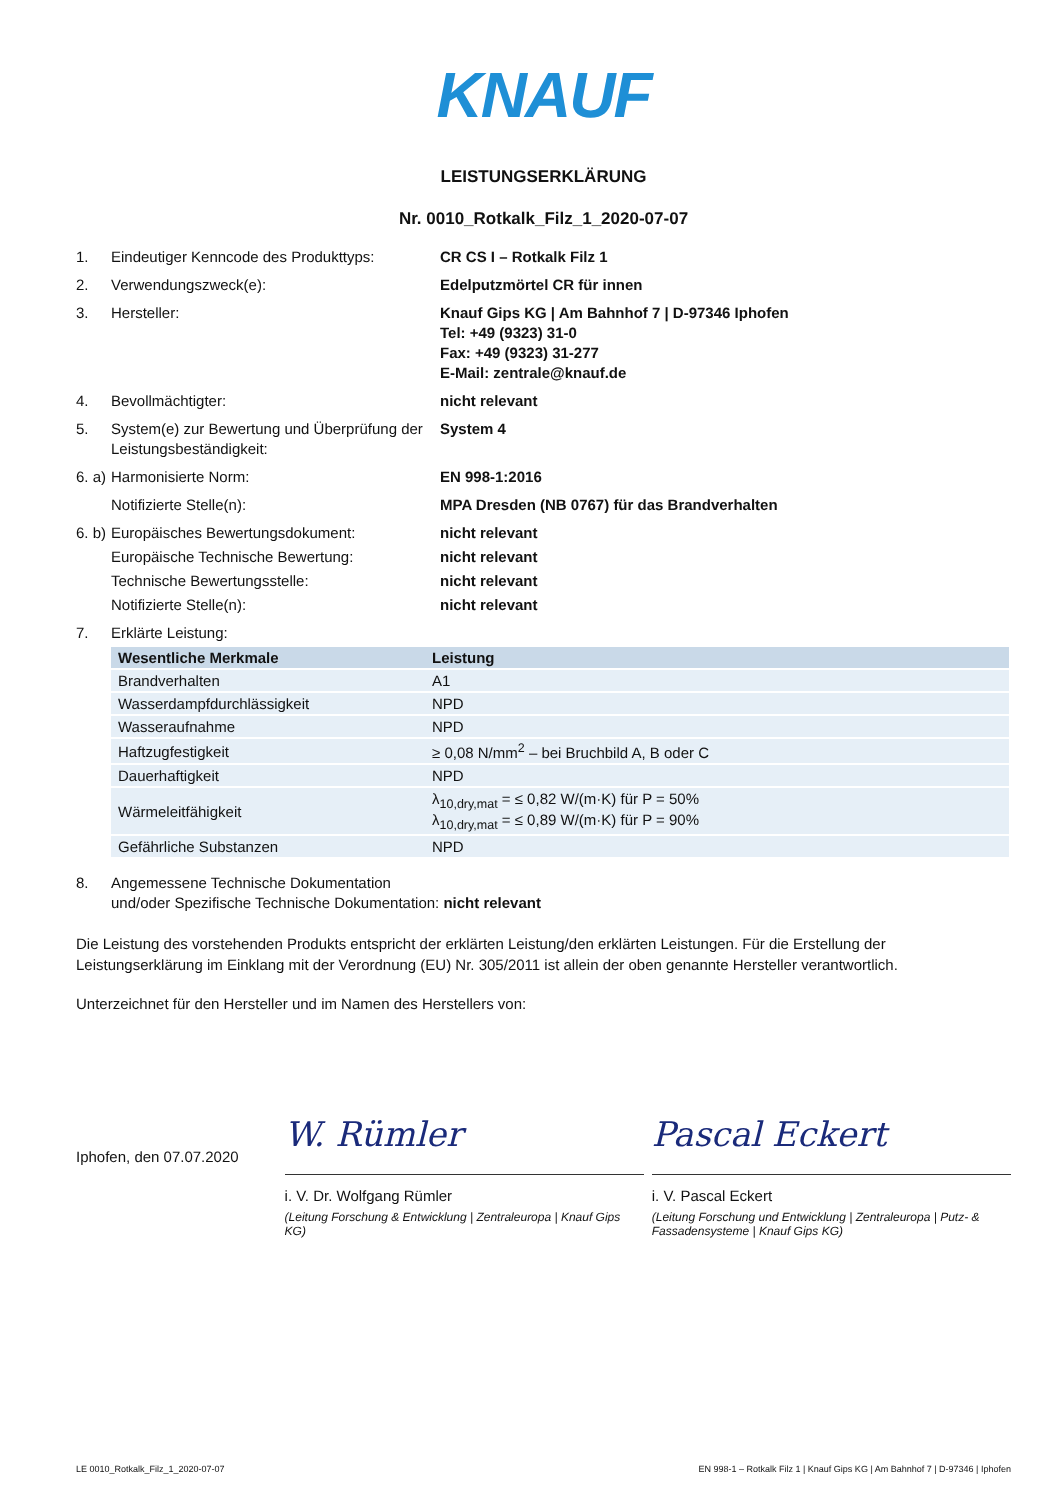KNAUF
LEISTUNGSERKLÄRUNG
Nr. 0010_Rotkalk_Filz_1_2020-07-07
1. Eindeutiger Kenncode des Produkttyps:
CR CS I – Rotkalk Filz 1
2. Verwendungszweck(e): Edelputzmörtel CR für innen
3. Hersteller: Knauf Gips KG | Am Bahnhof 7 | D-97346 Iphofen
Tel: +49 (9323) 31-0
Fax: +49 (9323) 31-277
E-Mail: zentrale@knauf.de
4. Bevollmächtigter: nicht relevant
5. System(e) zur Bewertung und Überprüfung der Leistungsbeständigkeit:
System 4
6. a)
Harmonisierte Norm: EN 998-1:2016
Notifizierte Stelle(n): MPA Dresden (NB 0767) für das Brandverhalten
6. b)
Europäisches Bewertungsdokument: nicht relevant
Europäische Technische Bewertung: nicht relevant
Technische Bewertungsstelle: nicht relevant
Notifizierte Stelle(n): nicht relevant
7. Erklärte Leistung:
| Wesentliche Merkmale | Leistung |
| --- | --- |
| Brandverhalten | A1 |
| Wasserdampfdurchlässigkeit | NPD |
| Wasseraufnahme | NPD |
| Haftzugfestigkeit | ≥ 0,08 N/mm<sup>2</sup> – bei Bruchbild A, B oder C |
| Dauerhaftigkeit | NPD |
| Wärmeleitfähigkeit | λ<sub>10,dry,mat</sub> = ≤ 0,82 W/(m·K) für P = 50% λ<sub>10,dry,mat</sub> = ≤ 0,89 W/(m·K) für P = 90% |
| Gefährliche Substanzen | NPD |
8. Angemessene Technische Dokumentation
und/oder Spezifische Technische Dokumentation: nicht relevant
Die Leistung des vorstehenden Produkts entspricht der erklärten Leistung/den erklärten Leistungen. Für die Erstellung der Leistungserklärung im Einklang mit der Verordnung (EU) Nr. 305/2011 ist allein der oben genannte Hersteller verantwortlich.
Unterzeichnet für den Hersteller und im Namen des Herstellers von:
Iphofen, den 07.07.2020
W. Rümler
Pascal Eckert
i. V. Dr. Wolfgang Rümler
(Leitung Forschung & Entwicklung | Zentraleuropa | Knauf Gips KG)
i. V. Pascal Eckert
(Leitung Forschung und Entwicklung | Zentraleuropa | Putz- & Fassadensysteme | Knauf Gips KG)
LE 0010_Rotkalk_Filz_1_2020-07-07 EN 998-1 – Rotkalk Filz 1 | Knauf Gips KG | Am Bahnhof 7 | D-97346 | Iphofen